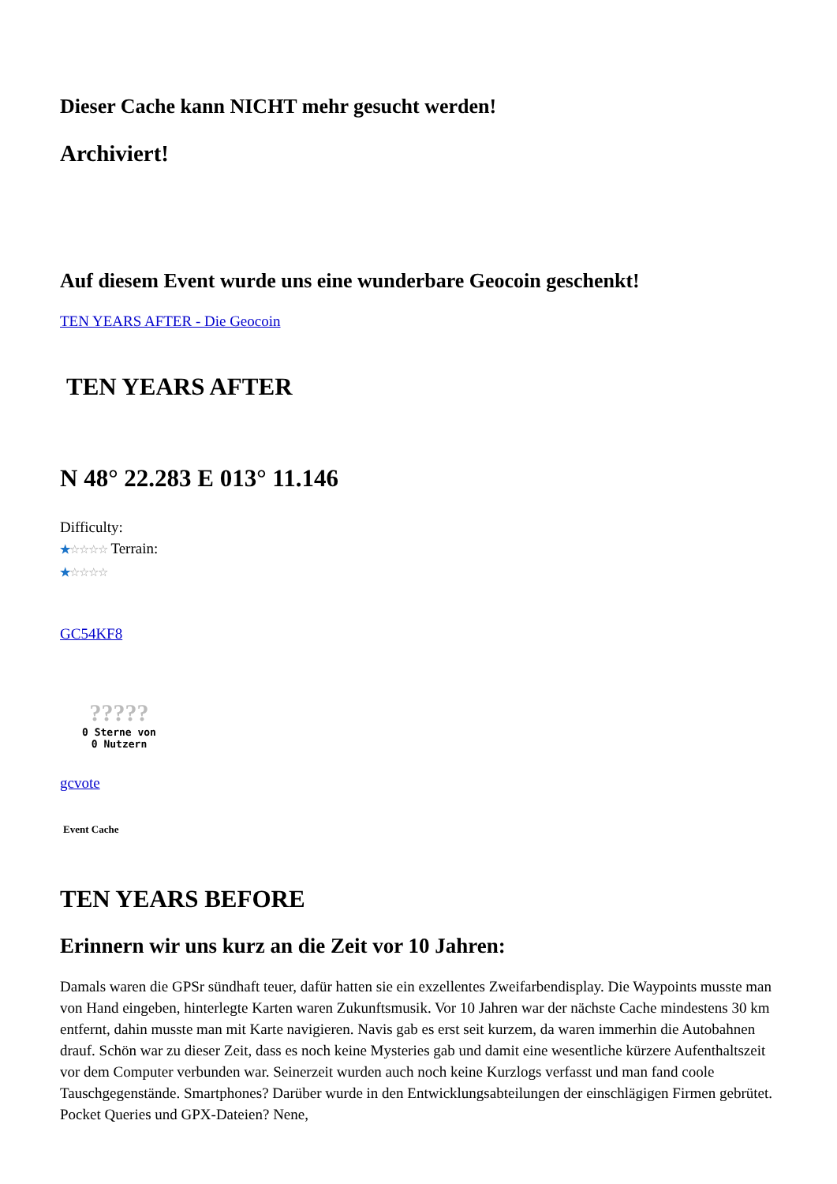Dieser Cache kann NICHT mehr gesucht werden!
Archiviert!
Auf diesem Event wurde uns eine wunderbare Geocoin geschenkt!
TEN YEARS AFTER - Die Geocoin
TEN YEARS AFTER
N 48° 22.283 E 013° 11.146
Difficulty:
★☆☆☆☆ Terrain:
★☆☆☆☆
GC54KF8
?????
0 Sterne von
0 Nutzern
gcvote
Event Cache
TEN YEARS BEFORE
Erinnern wir uns kurz an die Zeit vor 10 Jahren:
Damals waren die GPSr sündhaft teuer, dafür hatten sie ein exzellentes Zweifarbendisplay. Die Waypoints musste man von Hand eingeben, hinterlegte Karten waren Zukunftsmusik. Vor 10 Jahren war der nächste Cache mindestens 30 km entfernt, dahin musste man mit Karte navigieren. Navis gab es erst seit kurzem, da waren immerhin die Autobahnen drauf. Schön war zu dieser Zeit, dass es noch keine Mysteries gab und damit eine wesentliche kürzere Aufenthaltszeit vor dem Computer verbunden war. Seinerzeit wurden auch noch keine Kurzlogs verfasst und man fand coole Tauschgegenstände. Smartphones? Darüber wurde in den Entwicklungsabteilungen der einschlägigen Firmen gebrütet. Pocket Queries und GPX-Dateien? Nene,